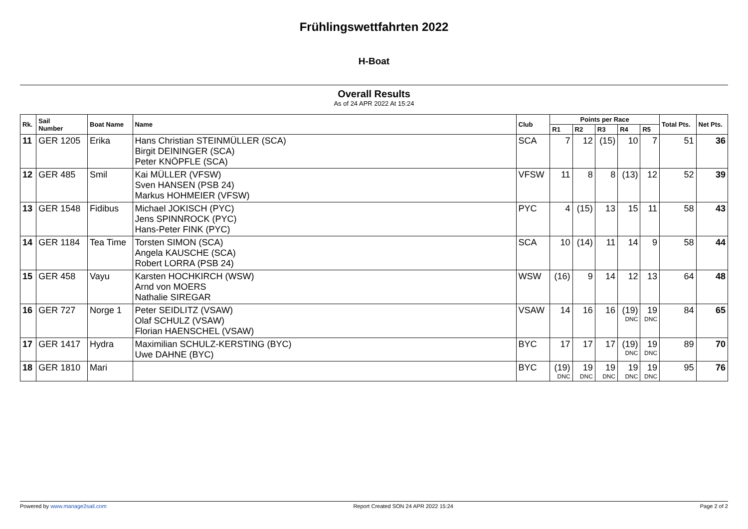Frühlingswettfahrten 2022
H-Boat
Overall Results
As of 24 APR 2022 At 15:24
| Rk. | Sail Number | Boat Name | Name | Club | Points per Race | | | | | Total Pts. | Net Pts. |
| --- | --- | --- | --- | --- | --- | --- | --- | --- | --- | --- | --- |
| | | | | | R1 | R2 | R3 | R4 | R5 | | |
| 11 | GER 1205 | Erika | Hans Christian STEINMÜLLER (SCA) Birgit DEININGER (SCA) Peter KNÖPFLE (SCA) | SCA | 7 | 12 | (15) | 10 | 7 | 51 | 36 |
| 12 | GER 485 | Smil | Kai MÜLLER (VFSW) Sven HANSEN (PSB 24) Markus HOHMEIER (VFSW) | VFSW | 11 | 8 | 8 | (13) | 12 | 52 | 39 |
| 13 | GER 1548 | Fidibus | Michael JOKISCH (PYC) Jens SPINNROCK (PYC) Hans-Peter FINK (PYC) | PYC | 4 | (15) | 13 | 15 | 11 | 58 | 43 |
| 14 | GER 1184 | Tea Time | Torsten SIMON (SCA) Angela KAUSCHE (SCA) Robert LORRA (PSB 24) | SCA | 10 | (14) | 11 | 14 | 9 | 58 | 44 |
| 15 | GER 458 | Vayu | Karsten HOCHKIRCH (WSW) Arnd von MOERS Nathalie SIREGAR | WSW | (16) | 9 | 14 | 12 | 13 | 64 | 48 |
| 16 | GER 727 | Norge 1 | Peter SEIDLITZ (VSAW) Olaf SCHULZ (VSAW) Florian HAENSCHEL (VSAW) | VSAW | 14 | 16 | 16 | (19) DNC | 19 DNC | 84 | 65 |
| 17 | GER 1417 | Hydra | Maximilian SCHULZ-KERSTING (BYC) Uwe DAHNE (BYC) | BYC | 17 | 17 | 17 | (19) DNC | 19 DNC | 89 | 70 |
| 18 | GER 1810 | Mari | | BYC | (19) DNC | 19 DNC | 19 DNC | 19 DNC | 19 DNC | 95 | 76 |
Powered by www.manage2sail.com Report Created SON 24 APR 2022 15:24 Page 2 of 2